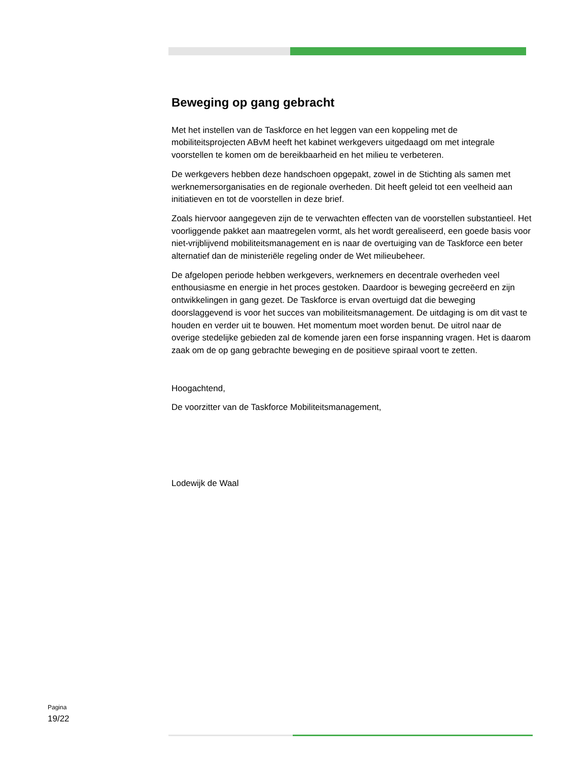Beweging op gang gebracht
Met het instellen van de Taskforce en het leggen van een koppeling met de mobiliteitsprojecten ABvM heeft het kabinet werkgevers uitgedaagd om met integrale voorstellen te komen om de bereikbaarheid en het milieu te verbeteren.
De werkgevers hebben deze handschoen opgepakt, zowel in de Stichting als samen met werknemersorganisaties en de regionale overheden. Dit heeft geleid tot een veelheid aan initiatieven en tot de voorstellen in deze brief.
Zoals hiervoor aangegeven zijn de te verwachten effecten van de voorstellen substantieel. Het voorliggende pakket aan maatregelen vormt, als het wordt gerealiseerd, een goede basis voor niet-vrijblijvend mobiliteitsmanagement en is naar de overtuiging van de Taskforce een beter alternatief dan de ministeriële regeling onder de Wet milieubeheer.
De afgelopen periode hebben werkgevers, werknemers en decentrale overheden veel enthousiasme en energie in het proces gestoken. Daardoor is beweging gecreëerd en zijn ontwikkelingen in gang gezet. De Taskforce is ervan overtuigd dat die beweging doorslaggevend is voor het succes van mobiliteitsmanagement. De uitdaging is om dit vast te houden en verder uit te bouwen. Het momentum moet worden benut. De uitrol naar de overige stedelijke gebieden zal de komende jaren een forse inspanning vragen. Het is daarom zaak om de op gang gebrachte beweging en de positieve spiraal voort te zetten.
Hoogachtend,
De voorzitter van de Taskforce Mobiliteitsmanagement,
Lodewijk de Waal
Pagina
19/22